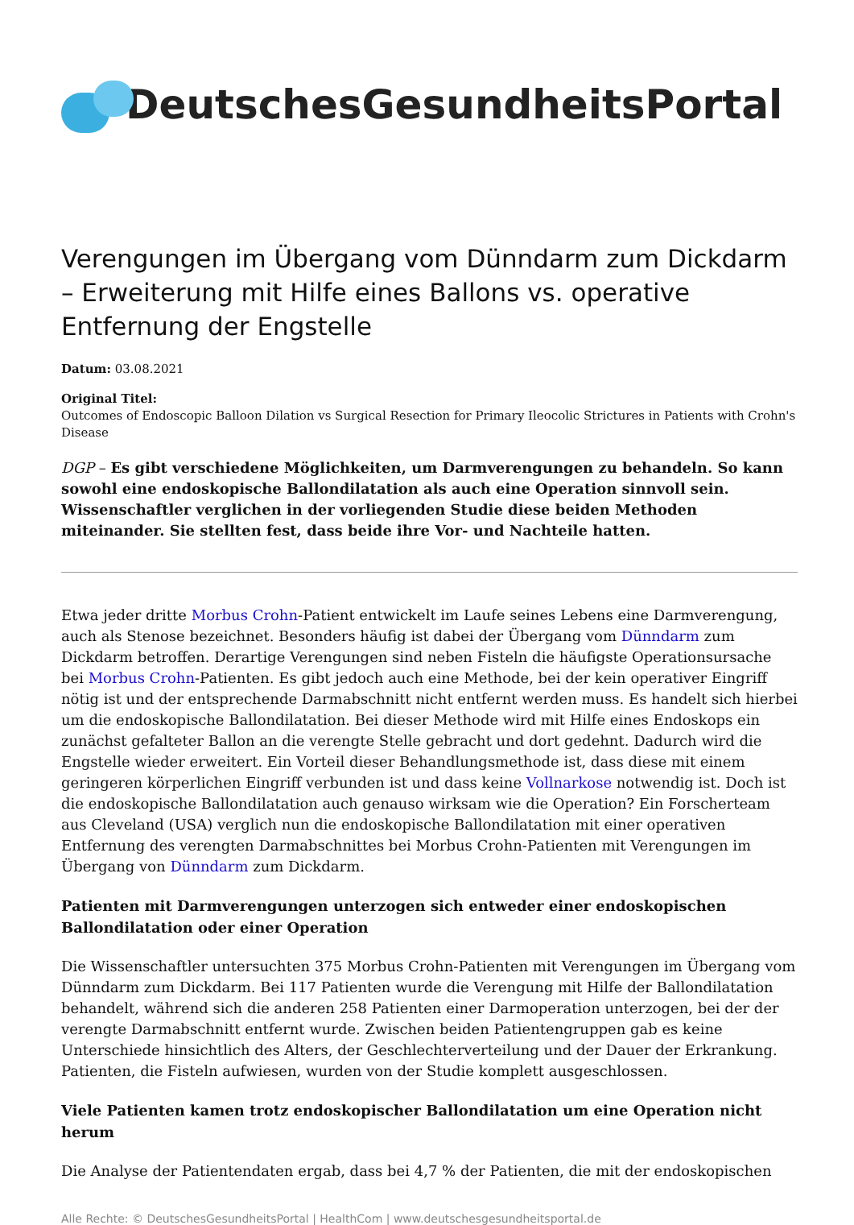DeutschesGesundheitsPortal
Verengungen im Übergang vom Dünndarm zum Dickdarm – Erweiterung mit Hilfe eines Ballons vs. operative Entfernung der Engstelle
Datum: 03.08.2021
Original Titel:
Outcomes of Endoscopic Balloon Dilation vs Surgical Resection for Primary Ileocolic Strictures in Patients with Crohn's Disease
DGP – Es gibt verschiedene Möglichkeiten, um Darmverengungen zu behandeln. So kann sowohl eine endoskopische Ballondilatation als auch eine Operation sinnvoll sein. Wissenschaftler verglichen in der vorliegenden Studie diese beiden Methoden miteinander. Sie stellten fest, dass beide ihre Vor- und Nachteile hatten.
Etwa jeder dritte Morbus Crohn-Patient entwickelt im Laufe seines Lebens eine Darmverengung, auch als Stenose bezeichnet. Besonders häufig ist dabei der Übergang vom Dünndarm zum Dickdarm betroffen. Derartige Verengungen sind neben Fisteln die häufigste Operationsursache bei Morbus Crohn-Patienten. Es gibt jedoch auch eine Methode, bei der kein operativer Eingriff nötig ist und der entsprechende Darmabschnitt nicht entfernt werden muss. Es handelt sich hierbei um die endoskopische Ballondilatation. Bei dieser Methode wird mit Hilfe eines Endoskops ein zunächst gefalteter Ballon an die verengte Stelle gebracht und dort gedehnt. Dadurch wird die Engstelle wieder erweitert. Ein Vorteil dieser Behandlungsmethode ist, dass diese mit einem geringeren körperlichen Eingriff verbunden ist und dass keine Vollnarkose notwendig ist. Doch ist die endoskopische Ballondilatation auch genauso wirksam wie die Operation? Ein Forscherteam aus Cleveland (USA) verglich nun die endoskopische Ballondilatation mit einer operativen Entfernung des verengten Darmabschnittes bei Morbus Crohn-Patienten mit Verengungen im Übergang von Dünndarm zum Dickdarm.
Patienten mit Darmverengungen unterzogen sich entweder einer endoskopischen Ballondilatation oder einer Operation
Die Wissenschaftler untersuchten 375 Morbus Crohn-Patienten mit Verengungen im Übergang vom Dünndarm zum Dickdarm. Bei 117 Patienten wurde die Verengung mit Hilfe der Ballondilatation behandelt, während sich die anderen 258 Patienten einer Darmoperation unterzogen, bei der der verengte Darmabschnitt entfernt wurde. Zwischen beiden Patientengruppen gab es keine Unterschiede hinsichtlich des Alters, der Geschlechterverteilung und der Dauer der Erkrankung. Patienten, die Fisteln aufwiesen, wurden von der Studie komplett ausgeschlossen.
Viele Patienten kamen trotz endoskopischer Ballondilatation um eine Operation nicht herum
Die Analyse der Patientendaten ergab, dass bei 4,7 % der Patienten, die mit der endoskopischen
Alle Rechte: © DeutschesGesundheitsPortal | HealthCom | www.deutschesgesundheitsportal.de